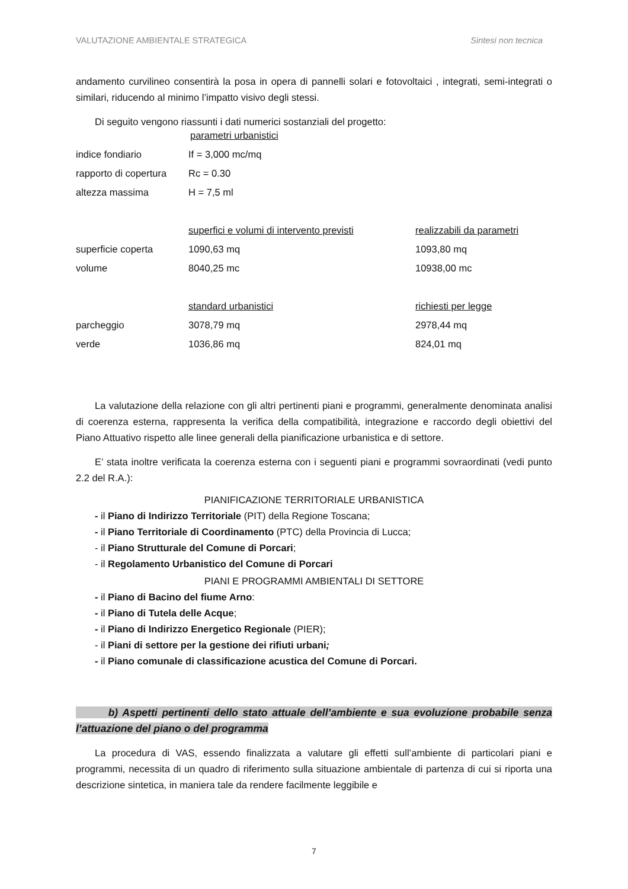VALUTAZIONE AMBIENTALE STRATEGICA Sintesi non tecnica
andamento curvilineo consentirà la posa in opera di pannelli solari e fotovoltaici , integrati, semi-integrati o similari, riducendo al minimo l’impatto visivo degli stessi.
Di seguito vengono riassunti i dati numerici sostanziali del progetto:
| | parametri urbanistici | |
| indice fondiario | If = 3,000 mc/mq | |
| rapporto di copertura | Rc = 0.30 | |
| altezza massima | H = 7,5 ml | |
| | superfici e volumi di intervento previsti | realizzabili da parametri |
| superficie coperta | 1090,63 mq | 1093,80 mq |
| volume | 8040,25 mc | 10938,00 mc |
| | standard urbanistici | richiesti per legge |
| parcheggio | 3078,79 mq | 2978,44 mq |
| verde | 1036,86 mq | 824,01 mq |
La valutazione della relazione con gli altri pertinenti piani e programmi, generalmente denominata analisi di coerenza esterna, rappresenta la verifica della compatibilità, integrazione e raccordo degli obiettivi del Piano Attuativo rispetto alle linee generali della pianificazione urbanistica e di settore.
E’ stata inoltre verificata la coerenza esterna con i seguenti piani e programmi sovraordinati (vedi punto 2.2 del R.A.):
PIANIFICAZIONE TERRITORIALE URBANISTICA
- il Piano di Indirizzo Territoriale (PIT) della Regione Toscana;
- il Piano Territoriale di Coordinamento (PTC) della Provincia di Lucca;
- il Piano Strutturale del Comune di Porcari;
- il Regolamento Urbanistico del Comune di Porcari
PIANI E PROGRAMMI AMBIENTALI DI SETTORE
- il Piano di Bacino del fiume Arno:
- il Piano di Tutela delle Acque;
- il Piano di Indirizzo Energetico Regionale (PIER);
- il Piani di settore per la gestione dei rifiuti urbani;
- il Piano comunale di classificazione acustica del Comune di Porcari.
b) Aspetti pertinenti dello stato attuale dell’ambiente e sua evoluzione probabile senza l’attuazione del piano o del programma
La procedura di VAS, essendo finalizzata a valutare gli effetti sull’ambiente di particolari piani e programmi, necessita di un quadro di riferimento sulla situazione ambientale di partenza di cui si riporta una descrizione sintetica, in maniera tale da rendere facilmente leggibile e
7